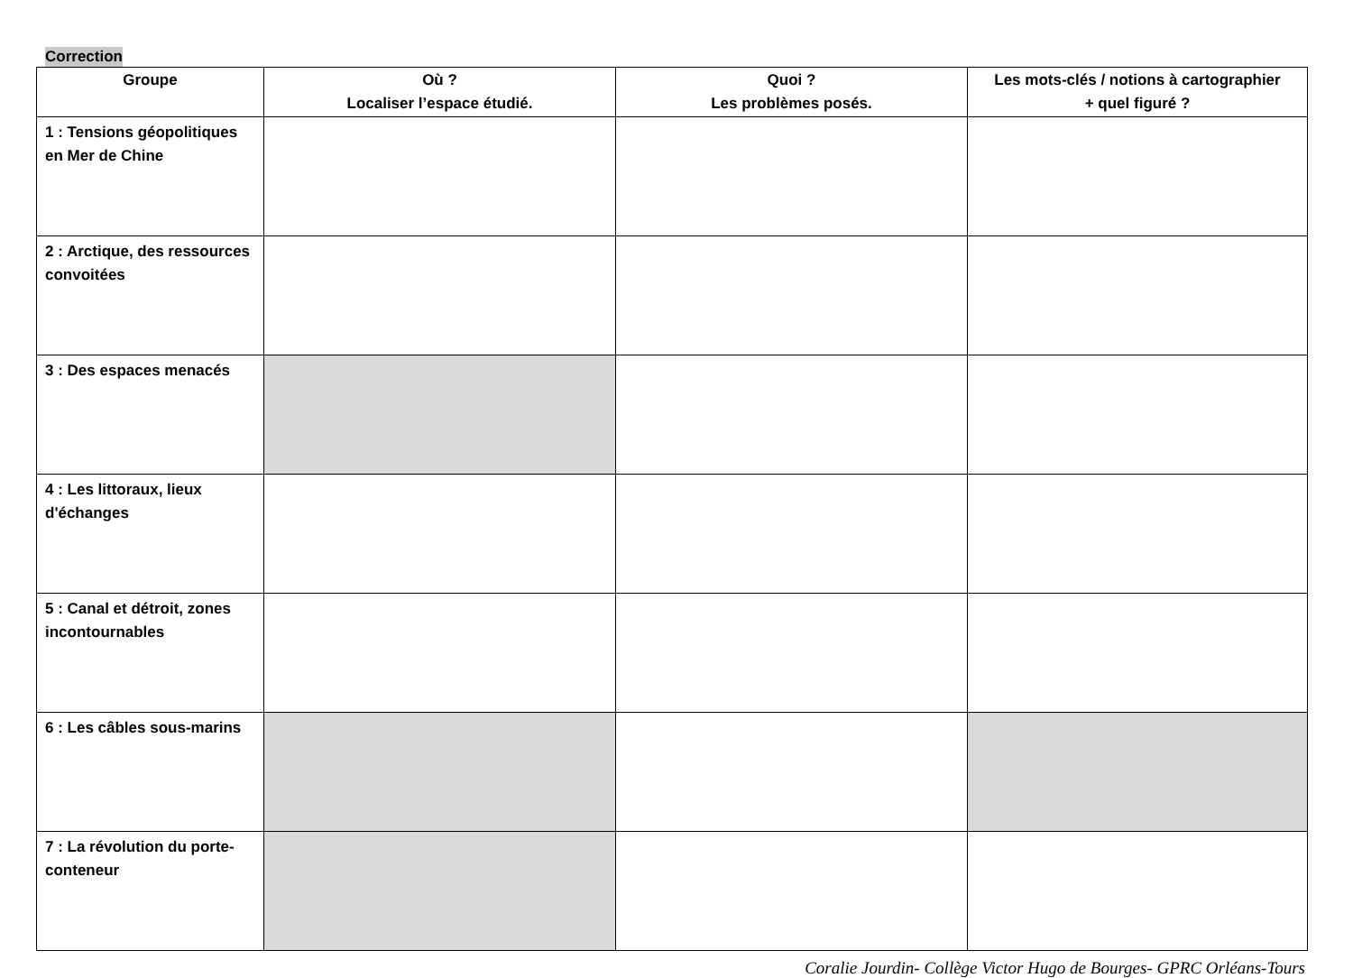Correction
| Groupe | Où ? Localiser l’espace étudié. | Quoi ? Les problèmes posés. | Les mots-clés / notions à cartographier + quel figuré ? |
| --- | --- | --- | --- |
| 1 : Tensions géopolitiques en Mer de Chine | | | |
| 2 : Arctique, des ressources convoitées | | | |
| 3 : Des espaces menacés | | | |
| 4 : Les littoraux, lieux d'échanges | | | |
| 5 : Canal et détroit, zones incontournables | | | |
| 6 : Les câbles sous-marins | | | |
| 7 : La révolution du porte-conteneur | | | |
Coralie Jourdin- Collège Victor Hugo de Bourges- GPRC Orléans-Tours